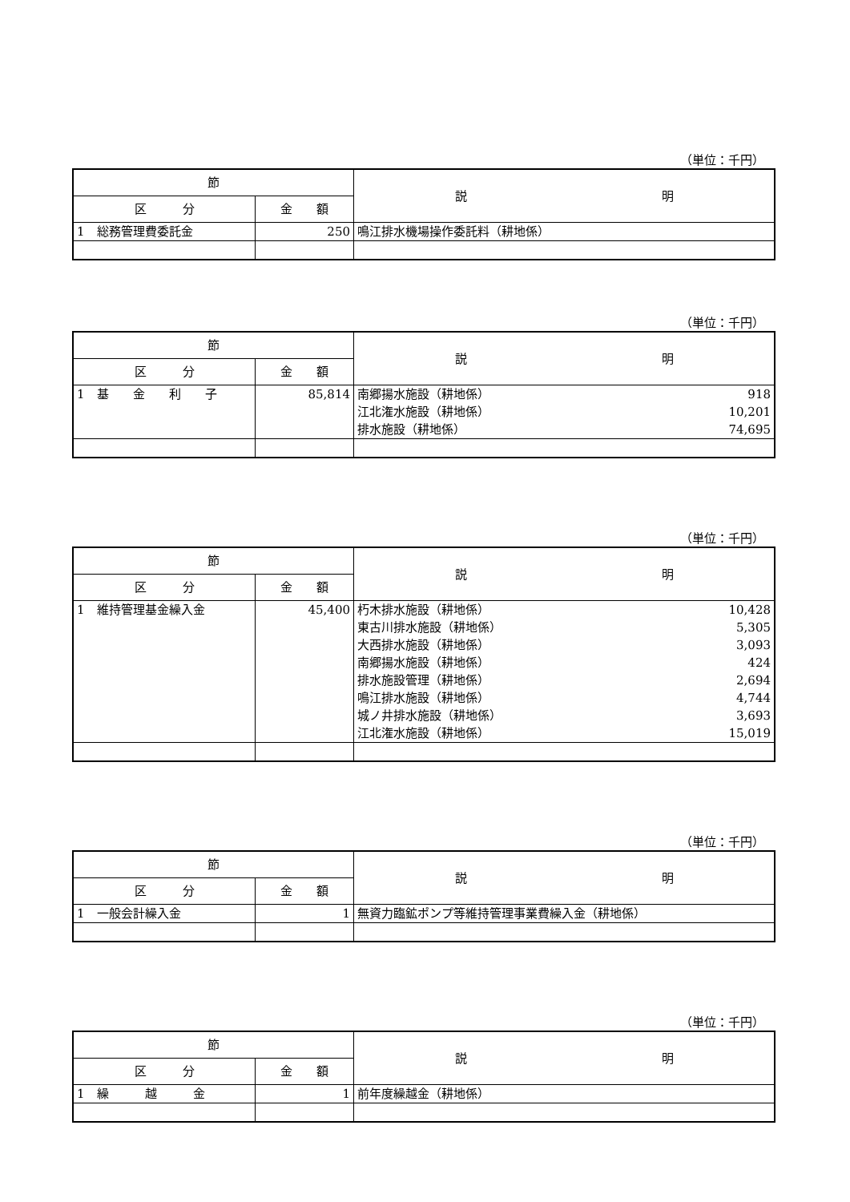（単位：千円）
| 節 | | 説 明 |
| --- | --- | --- |
| 区 分 | 金 額 | |
| 1 総務管理費委託金 | 250 | 鳴江排水機場操作委託料（耕地係） |
（単位：千円）
| 節 | | 説 明 |
| --- | --- | --- |
| 区 分 | 金 額 | |
| 1 基 金 利 子 | 85,814 | 南郷揚水施設（耕地係） 918 江北潅水施設（耕地係） 10,201 排水施設（耕地係） 74,695 |
（単位：千円）
| 節 | | 説 明 |
| --- | --- | --- |
| 区 分 | 金 額 | |
| 1 維持管理基金繰入金 | 45,400 | 朽木排水施設（耕地係） 10,428 東古川排水施設（耕地係） 5,305 大西排水施設（耕地係） 3,093 南郷揚水施設（耕地係） 424 排水施設管理（耕地係） 2,694 鳴江排水施設（耕地係） 4,744 城ノ井排水施設（耕地係） 3,693 江北潅水施設（耕地係） 15,019 |
（単位：千円）
| 節 | | 説 明 |
| --- | --- | --- |
| 区 分 | 金 額 | |
| 1 一般会計繰入金 | 1 | 無資力臨鉱ポンプ等維持管理事業費繰入金（耕地係） |
（単位：千円）
| 節 | | 説 明 |
| --- | --- | --- |
| 区 分 | 金 額 | |
| 1 繰 越 金 | 1 | 前年度繰越金（耕地係） |